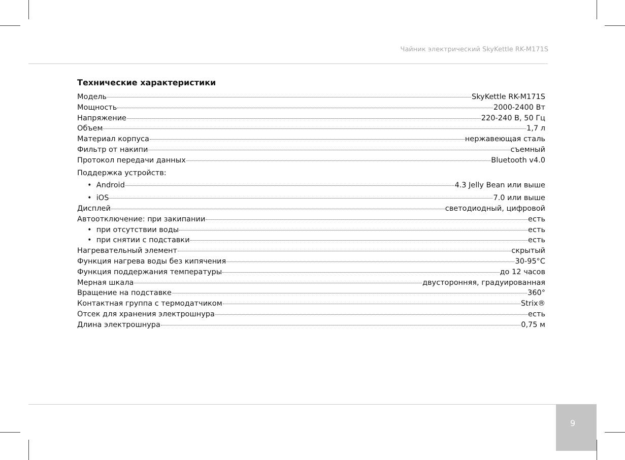Чайник электрический SkyKettle RK-M171S
Технические характеристики
Модель SkyKettle RK-M171S
Мощность 2000-2400 Вт
Напряжение 220-240 В, 50 Гц
Объем 1,7 л
Материал корпуса нержавеющая сталь
Фильтр от накипи съемный
Протокол передачи данных Bluetooth v4.0
Поддержка устройств:
• Android 4.3 Jelly Bean или выше
• iOS 7.0 или выше
Дисплей светодиодный, цифровой
Автоотключение: при закипании есть
• при отсутствии воды есть
• при снятии с подставки есть
Нагревательный элемент скрытый
Функция нагрева воды без кипячения 30-95°С
Функция поддержания температуры до 12 часов
Мерная шкала двусторонняя, градуированная
Вращение на подставке 360°
Контактная группа с термодатчиком Strix®
Отсек для хранения электрошнура есть
Длина электрошнура 0,75 м
9